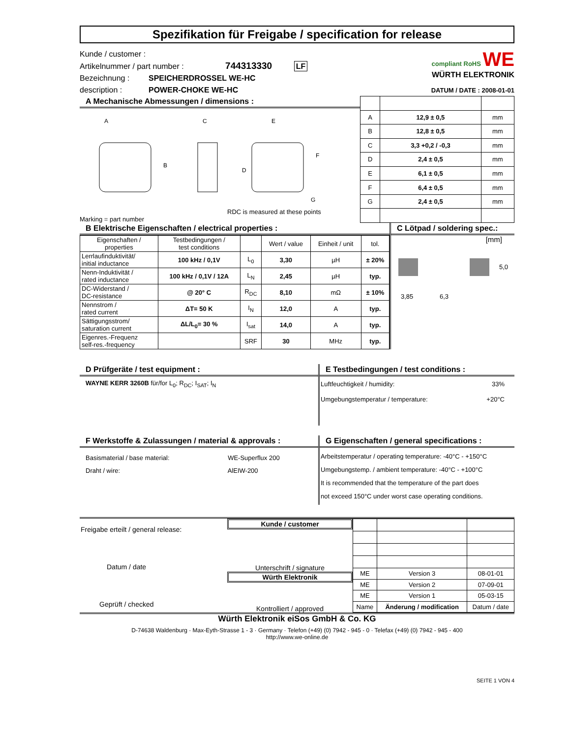Spezifikation für Freigabe / specification for release
Kunde / customer :
Artikelnummer / part number : 744313330 LF
Bezeichnung :
description :
SPEICHERDROSSEL WE-HC
POWER-CHOKE WE-HC
compliant RoHS WE
WÜRTH ELEKTRONIK
DATUM / DATE : 2008-01-01
A Mechanische Abmessungen / dimensions :
A
C
E
B
F
D
G
RDC is measured at these points
Marking = part number
| A | 12,9 ± 0,5 | mm |
| B | 12,8 ± 0,5 | mm |
| C | 3,3 +0,2 / -0,3 | mm |
| D | 2,4 ± 0,5 | mm |
| E | 6,1 ± 0,5 | mm |
| F | 6,4 ± 0,5 | mm |
| G | 2,4 ± 0,5 | mm |
B Elektrische Eigenschaften / electrical properties :
| Eigenschaften / properties | Testbedingungen / test conditions | | Wert / value | Einheit / unit | tol. |
| Lerrlaufinduktivität/ initial inductance | 100 kHz / 0,1V | L<sub>0</sub> | 3,30 | µH | ± 20% |
| Nenn-Induktivität / rated inductance | 100 kHz / 0,1V / 12A | L<sub>N</sub> | 2,45 | µH | typ. |
| DC-Widerstand / DC-resistance | @ 20° C | R<sub>DC</sub> | 8,10 | mΩ | ± 10% |
| Nennstrom / rated current | ΔT= 50 K | I<sub>N</sub> | 12,0 | A | typ. |
| Sättigungsstrom/ saturation current | ΔL/L<sub>0</sub>= 30 % | I<sub>sat</sub> | 14,0 | A | typ. |
| Eigenres.-Frequenz self-res.-frequency | | SRF | 30 | MHz | typ. |
C Lötpad / soldering spec.:
[mm]
5,0
3,85 6,3
D Prüfgeräte / test equipment :
WAYNE KERR 3260B für/for L<sub>0</sub>; R<sub>DC</sub>; I<sub>SAT</sub>; I<sub>N</sub>
E Testbedingungen / test conditions :
Luftfeuchtigkeit / humidity: 33%
Umgebungstemperatur / temperature: +20°C
F Werkstoffe & Zulassungen / material & approvals :
Basismaterial / base material: WE-Superflux 200
Draht / wire: AlEIW-200
G Eigenschaften / general specifications :
Arbeitstemperatur / operating temperature: -40°C - +150°C
Umgebungstemp. / ambient temperature: -40°C - +100°C
It is recommended that the temperature of the part does
not exceed 150°C under worst case operating conditions.
Freigabe erteilt / general release:
Datum / date
Geprüft / checked
Kunde / customer
Unterschrift / signature
Würth Elektronik
Kontrolliert / approved
| ME | Version 3 | 08-01-01 |
| ME | Version 2 | 07-09-01 |
| ME | Version 1 | 05-03-15 |
| Name | Änderung / modification | Datum / date |
Würth Elektronik eiSos GmbH & Co. KG
D-74638 Waldenburg · Max-Eyth-Strasse 1 - 3 · Germany · Telefon (+49) (0) 7942 - 945 - 0 · Telefax (+49) (0) 7942 - 945 - 400
http://www.we-online.de
SEITE 1 VON 4